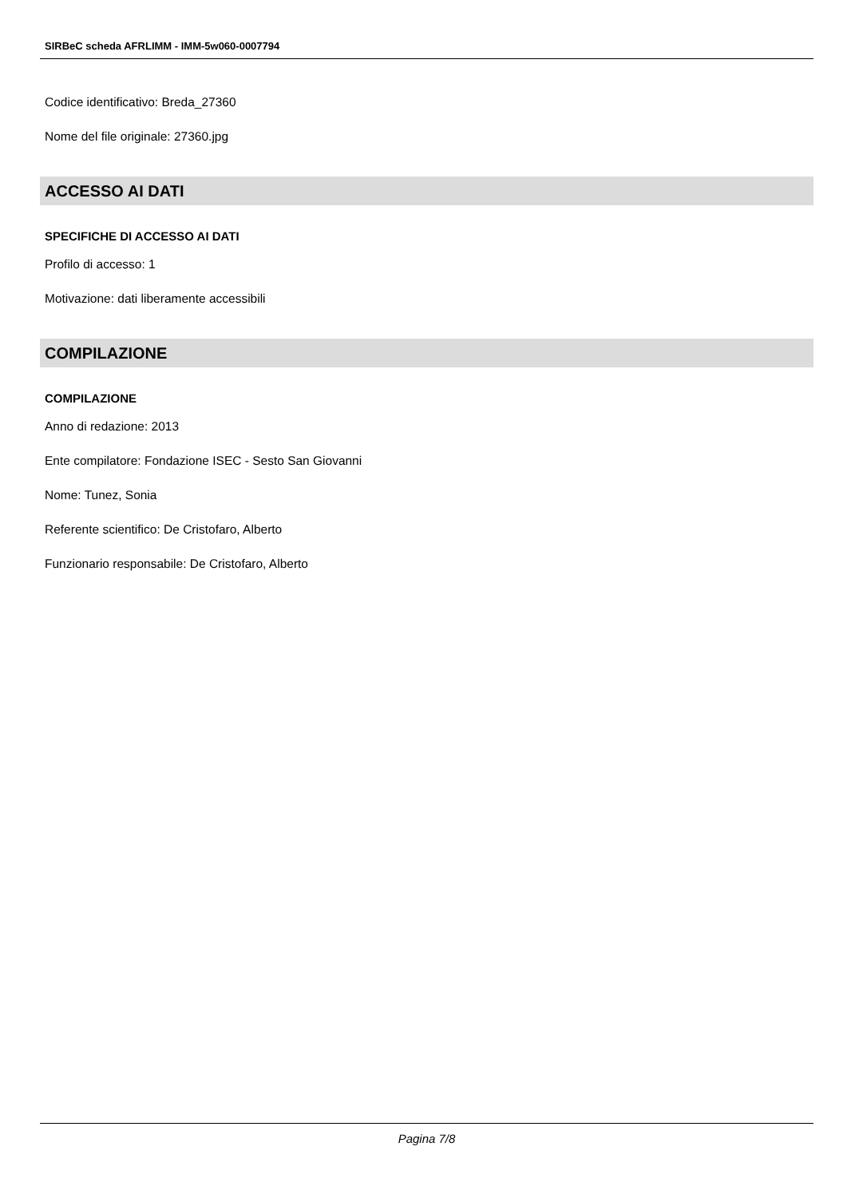SIRBeC scheda AFRLIMM - IMM-5w060-0007794
Codice identificativo: Breda_27360
Nome del file originale: 27360.jpg
ACCESSO AI DATI
SPECIFICHE DI ACCESSO AI DATI
Profilo di accesso: 1
Motivazione: dati liberamente accessibili
COMPILAZIONE
COMPILAZIONE
Anno di redazione: 2013
Ente compilatore: Fondazione ISEC - Sesto San Giovanni
Nome: Tunez, Sonia
Referente scientifico: De Cristofaro, Alberto
Funzionario responsabile: De Cristofaro, Alberto
Pagina 7/8